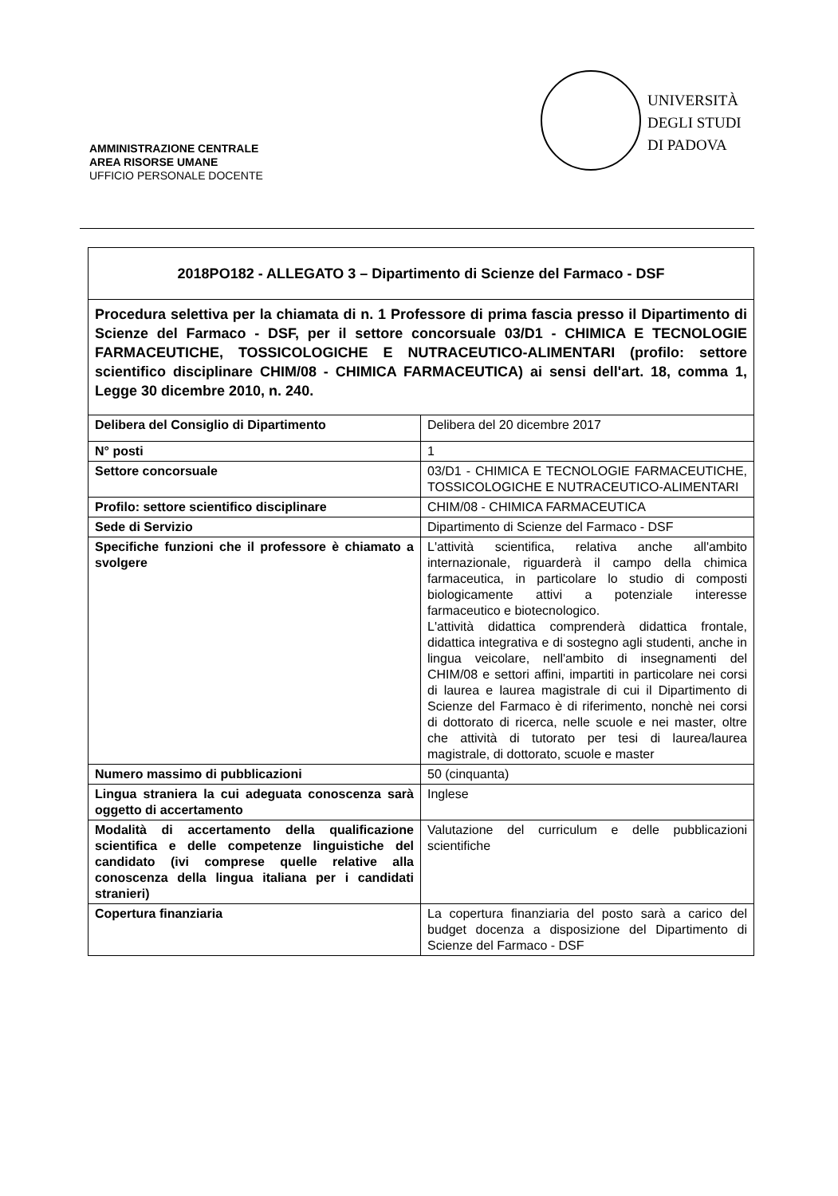UNIVERSITÀ
DEGLI STUDI
DI PADOVA
AMMINISTRAZIONE CENTRALE
AREA RISORSE UMANE
UFFICIO PERSONALE DOCENTE
| 2018PO182 - ALLEGATO 3 – Dipartimento di Scienze del Farmaco - DSF | |
| Procedura selettiva per la chiamata di n. 1 Professore di prima fascia presso il Dipartimento di Scienze del Farmaco - DSF, per il settore concorsuale 03/D1 - CHIMICA E TECNOLOGIE FARMACEUTICHE, TOSSICOLOGICHE E NUTRACEUTICO-ALIMENTARI (profilo: settore scientifico disciplinare CHIM/08 - CHIMICA FARMACEUTICA) ai sensi dell'art. 18, comma 1, Legge 30 dicembre 2010, n. 240. | |
| Delibera del Consiglio di Dipartimento | Delibera del 20 dicembre 2017 |
| N° posti | 1 |
| Settore concorsuale | 03/D1 - CHIMICA E TECNOLOGIE FARMACEUTICHE, TOSSICOLOGICHE E NUTRACEUTICO-ALIMENTARI |
| Profilo: settore scientifico disciplinare | CHIM/08 - CHIMICA FARMACEUTICA |
| Sede di Servizio | Dipartimento di Scienze del Farmaco - DSF |
| Specifiche funzioni che il professore è chiamato a svolgere | L'attività scientifica, relativa anche all'ambito internazionale, riguarderà il campo della chimica farmaceutica, in particolare lo studio di composti biologicamente attivi a potenziale interesse farmaceutico e biotecnologico. L'attività didattica comprenderà didattica frontale, didattica integrativa e di sostegno agli studenti, anche in lingua veicolare, nell'ambito di insegnamenti del CHIM/08 e settori affini, impartiti in particolare nei corsi di laurea e laurea magistrale di cui il Dipartimento di Scienze del Farmaco è di riferimento, nonchè nei corsi di dottorato di ricerca, nelle scuole e nei master, oltre che attività di tutorato per tesi di laurea/laurea magistrale, di dottorato, scuole e master |
| Numero massimo di pubblicazioni | 50 (cinquanta) |
| Lingua straniera la cui adeguata conoscenza sarà oggetto di accertamento | Inglese |
| Modalità di accertamento della qualificazione scientifica e delle competenze linguistiche del candidato (ivi comprese quelle relative alla conoscenza della lingua italiana per i candidati stranieri) | Valutazione del curriculum e delle pubblicazioni scientifiche |
| Copertura finanziaria | La copertura finanziaria del posto sarà a carico del budget docenza a disposizione del Dipartimento di Scienze del Farmaco - DSF |